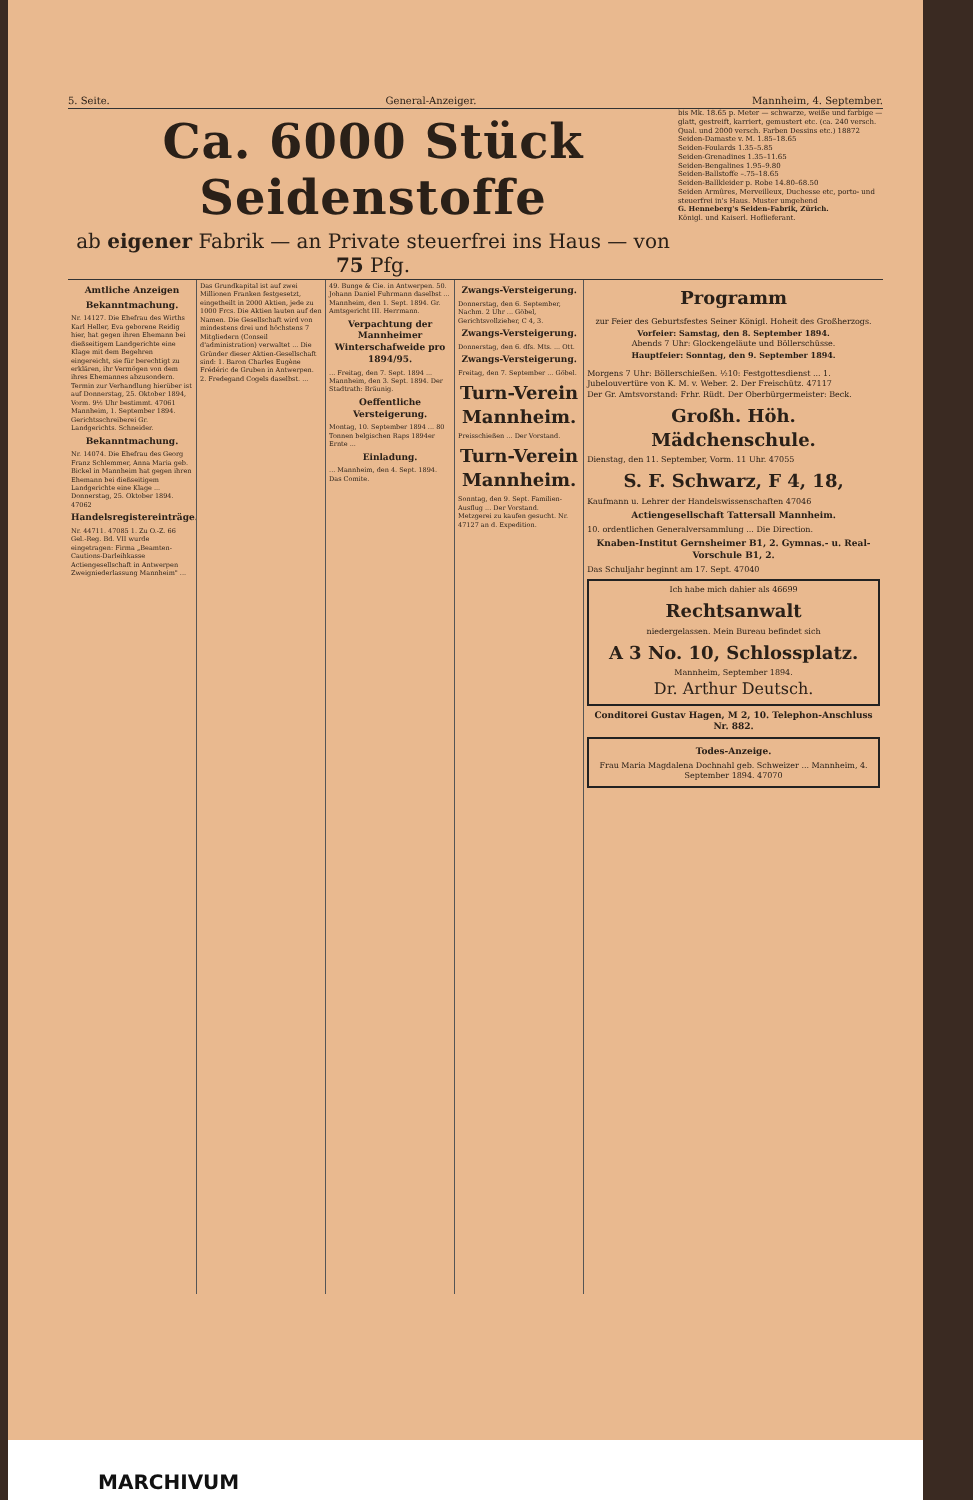5. Seite. General-Anzeiger. Mannheim, 4. September.
Ca. 6000 Stück Seidenstoffe
ab eigener Fabrik — an Private steuerfrei ins Haus — von 75 Pfg.
bis Mk. 18.65 p. Meter — schwarze, weiße und farbige — glatt, gestreift, karriert, gemustert etc. (ca. 240 versch. Qual. und 2000 versch. Farben Dessins etc.) 18872
Seiden-Damaste v. M. 1.85–18.65
Seiden-Foulards 1.35–5.85
Seiden-Grenadines 1.35–11.65
Seiden-Bengalines 1.95–9.80
Seiden-Ballstoffe –.75–18.65
Seiden-Ballkleider p. Robe 14.80–68.50
Seiden Armûres, Merveilleux, Duchesse etc, porto- und steuerfrei in's Haus. Muster umgehend
G. Henneberg's Seiden-Fabrik, Zürich.
Königl. und Kaiserl. Hoflieferant.
Amtliche Anzeigen
Bekanntmachung.
Nr. 14127. Die Ehefrau des Wirths Karl Heller, Eva geborene Reidig hier, hat gegen ihren Ehemann bei dießseitigem Landgerichte eine Klage mit dem Begehren eingereicht, sie für berechtigt zu erklären, ihr Vermögen von dem ihres Ehemannes abzusondern. Termin zur Verhandlung hierüber ist auf Donnerstag, 25. Oktober 1894, Vorm. 9½ Uhr bestimmt. 47061
Mannheim, 1. September 1894. Gerichtsschreiberei Gr. Landgerichts. Schneider.
Bekanntmachung.
Nr. 14074. Die Ehefrau des Georg Franz Schlemmer, Anna Maria geb. Bickel in Mannheim hat gegen ihren Ehemann bei dießseitigem Landgerichte eine Klage ... Donnerstag, 25. Oktober 1894. 47062
Handelsregistereinträge.
Nr. 44711. 47085 1. Zu O.-Z. 66 Gel.-Reg. Bd. VII wurde eingetragen: Firma „Beamten-Cautions-Darleihkasse Actiengesellschaft in Antwerpen Zweigniederlassung Mannheim" ...
Das Grundkapital ist auf zwei Millionen Franken festgesetzt, eingetheilt in 2000 Aktien, jede zu 1000 Frcs. Die Aktien lauten auf den Namen. Die Gesellschaft wird von mindestens drei und höchstens 7 Mitgliedern (Conseil d'administration) verwaltet ... Die Gründer dieser Aktien-Gesellschaft sind: 1. Baron Charles Eugène Frédéric de Gruben in Antwerpen. 2. Fredegand Cogels daselbst. ...
49. Bunge & Cie. in Antwerpen. 50. Johann Daniel Fuhrmann daselbst ... Mannheim, den 1. Sept. 1894. Gr. Amtsgericht III. Herrmann.
Verpachtung der Mannheimer Winterschafweide pro 1894/95.
... Freitag, den 7. Sept. 1894 ... Mannheim, den 3. Sept. 1894. Der Stadtrath: Bräunig.
Oeffentliche Versteigerung.
Montag, 10. September 1894 ... 80 Tonnen belgischen Raps 1894er Ernte ...
Einladung.
... Mannheim, den 4. Sept. 1894. Das Comite.
Zwangs-Versteigerung.
Donnerstag, den 6. September, Nachm. 2 Uhr ... Göbel, Gerichtsvollzieher, C 4, 3.
Zwangs-Versteigerung.
Donnerstag, den 6. dfs. Mts. ... Ott.
Zwangs-Versteigerung.
Freitag, den 7. September ... Göbel.
Turn-Verein Mannheim.
Preisschießen ... Der Vorstand.
Turn-Verein Mannheim.
Sonntag, den 9. Sept. Familien-Ausflug ... Der Vorstand.
Metzgerei zu kaufen gesucht. Nr. 47127 an d. Expedition.
Programm
zur Feier des Geburtsfestes Seiner Königl. Hoheit des Großherzogs.
Vorfeier: Samstag, den 8. September 1894.
Abends 7 Uhr: Glockengeläute und Böllerschüsse.
Hauptfeier: Sonntag, den 9. September 1894.
Morgens 7 Uhr: Böllerschießen. ½10: Festgottesdienst ... 1. Jubelouvertüre von K. M. v. Weber. 2. Der Freischütz. 47117
Der Gr. Amtsvorstand: Frhr. Rüdt. Der Oberbürgermeister: Beck.
Großh. Höh. Mädchenschule.
Dienstag, den 11. September, Vorm. 11 Uhr. 47055
S. F. Schwarz, F 4, 18,
Kaufmann u. Lehrer der Handelswissenschaften 47046
Actiengesellschaft Tattersall Mannheim.
10. ordentlichen Generalversammlung ... Die Direction.
Knaben-Institut Gernsheimer B1, 2. Gymnas.- u. Real-Vorschule B1, 2.
Das Schuljahr beginnt am 17. Sept. 47040
Ich habe mich dahier als 46699
Rechtsanwalt
niedergelassen. Mein Bureau befindet sich
A 3 No. 10, Schlossplatz.
Mannheim, September 1894.
Dr. Arthur Deutsch.
Conditorei Gustav Hagen, M 2, 10. Telephon-Anschluss Nr. 882.
Todes-Anzeige.
Frau Maria Magdalena Dochnahl geb. Schweizer ... Mannheim, 4. September 1894. 47070
MARCHIVUM